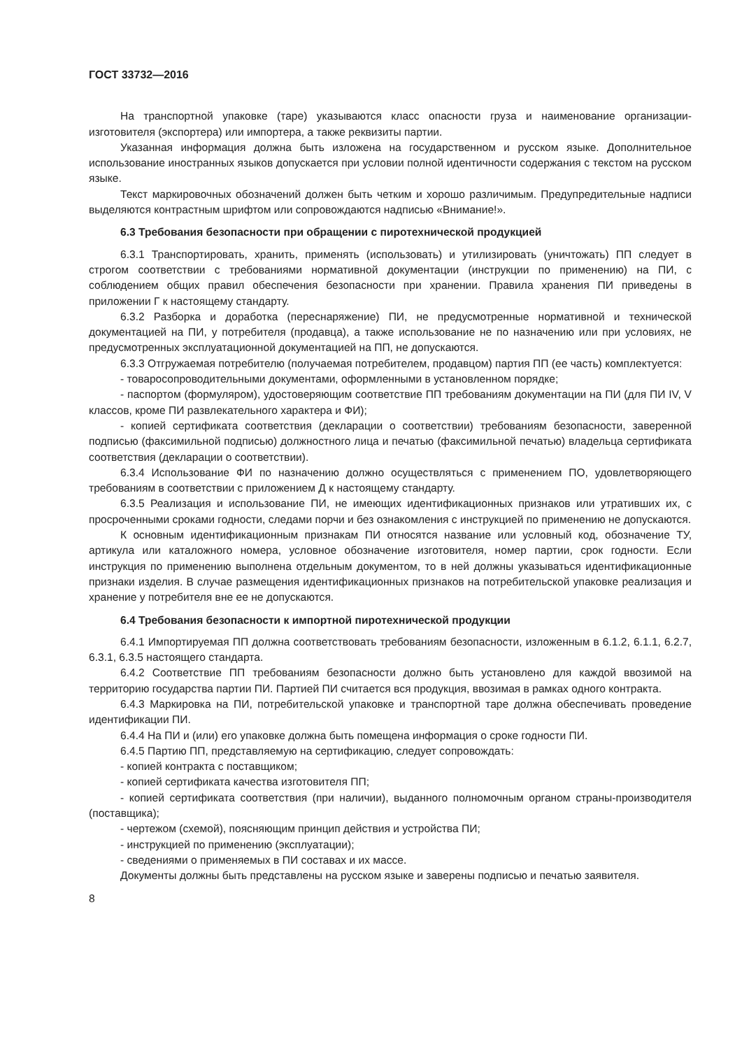ГОСТ 33732—2016
На транспортной упаковке (таре) указываются класс опасности груза и наименование организации-изготовителя (экспортера) или импортера, а также реквизиты партии.
Указанная информация должна быть изложена на государственном и русском языке. Дополнительное использование иностранных языков допускается при условии полной идентичности содержания с текстом на русском языке.
Текст маркировочных обозначений должен быть четким и хорошо различимым. Предупредительные надписи выделяются контрастным шрифтом или сопровождаются надписью «Внимание!».
6.3 Требования безопасности при обращении с пиротехнической продукцией
6.3.1 Транспортировать, хранить, применять (использовать) и утилизировать (уничтожать) ПП следует в строгом соответствии с требованиями нормативной документации (инструкции по применению) на ПИ, с соблюдением общих правил обеспечения безопасности при хранении. Правила хранения ПИ приведены в приложении Г к настоящему стандарту.
6.3.2 Разборка и доработка (переснаряжение) ПИ, не предусмотренные нормативной и технической документацией на ПИ, у потребителя (продавца), а также использование не по назначению или при условиях, не предусмотренных эксплуатационной документацией на ПП, не допускаются.
6.3.3 Отгружаемая потребителю (получаемая потребителем, продавцом) партия ПП (ее часть) комплектуется:
- товаросопроводительными документами, оформленными в установленном порядке;
- паспортом (формуляром), удостоверяющим соответствие ПП требованиям документации на ПИ (для ПИ IV, V классов, кроме ПИ развлекательного характера и ФИ);
- копией сертификата соответствия (декларации о соответствии) требованиям безопасности, заверенной подписью (факсимильной подписью) должностного лица и печатью (факсимильной печатью) владельца сертификата соответствия (декларации о соответствии).
6.3.4 Использование ФИ по назначению должно осуществляться с применением ПО, удовлетворяющего требованиям в соответствии с приложением Д к настоящему стандарту.
6.3.5 Реализация и использование ПИ, не имеющих идентификационных признаков или утративших их, с просроченными сроками годности, следами порчи и без ознакомления с инструкцией по применению не допускаются.
К основным идентификационным признакам ПИ относятся название или условный код, обозначение ТУ, артикула или каталожного номера, условное обозначение изготовителя, номер партии, срок годности. Если инструкция по применению выполнена отдельным документом, то в ней должны указываться идентификационные признаки изделия. В случае размещения идентификационных признаков на потребительской упаковке реализация и хранение у потребителя вне ее не допускаются.
6.4 Требования безопасности к импортной пиротехнической продукции
6.4.1 Импортируемая ПП должна соответствовать требованиям безопасности, изложенным в 6.1.2, 6.1.1, 6.2.7, 6.3.1, 6.3.5 настоящего стандарта.
6.4.2 Соответствие ПП требованиям безопасности должно быть установлено для каждой ввозимой на территорию государства партии ПИ. Партией ПИ считается вся продукция, ввозимая в рамках одного контракта.
6.4.3 Маркировка на ПИ, потребительской упаковке и транспортной таре должна обеспечивать проведение идентификации ПИ.
6.4.4 На ПИ и (или) его упаковке должна быть помещена информация о сроке годности ПИ.
6.4.5 Партию ПП, представляемую на сертификацию, следует сопровождать:
- копией контракта с поставщиком;
- копией сертификата качества изготовителя ПП;
- копией сертификата соответствия (при наличии), выданного полномочным органом страны-производителя (поставщика);
- чертежом (схемой), поясняющим принцип действия и устройства ПИ;
- инструкцией по применению (эксплуатации);
- сведениями о применяемых в ПИ составах и их массе.
Документы должны быть представлены на русском языке и заверены подписью и печатью заявителя.
8